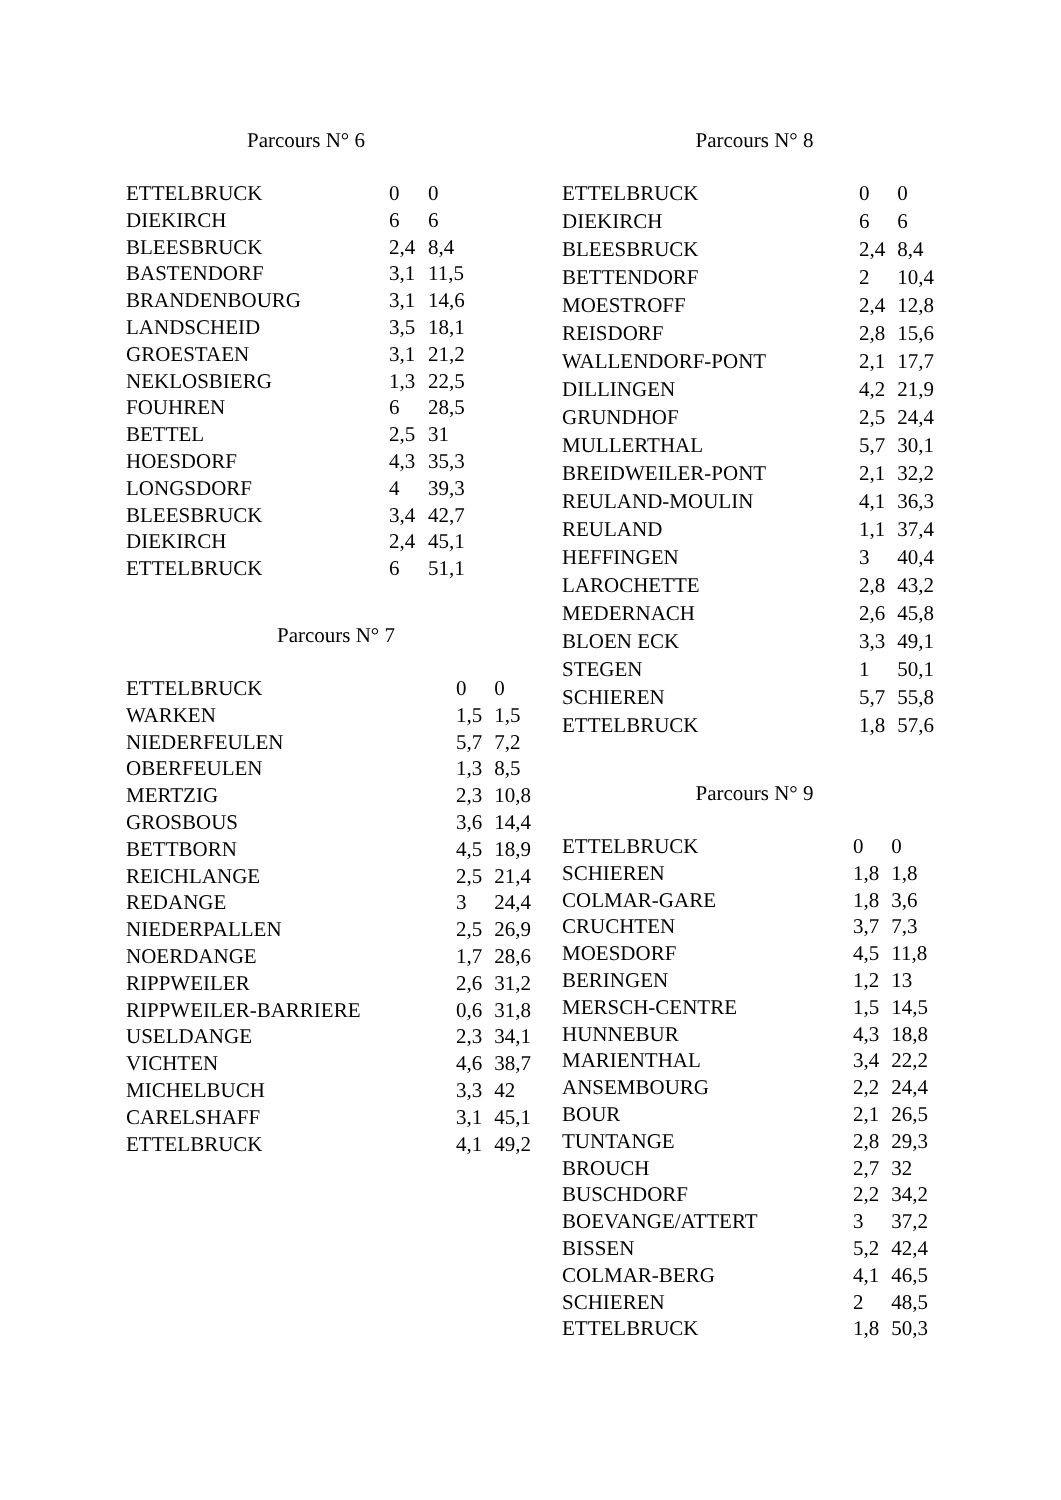Parcours N° 6
| ETTELBRUCK | 0 | 0 |
| DIEKIRCH | 6 | 6 |
| BLEESBRUCK | 2,4 | 8,4 |
| BASTENDORF | 3,1 | 11,5 |
| BRANDENBOURG | 3,1 | 14,6 |
| LANDSCHEID | 3,5 | 18,1 |
| GROESTAEN | 3,1 | 21,2 |
| NEKLOSBIERG | 1,3 | 22,5 |
| FOUHREN | 6 | 28,5 |
| BETTEL | 2,5 | 31 |
| HOESDORF | 4,3 | 35,3 |
| LONGSDORF | 4 | 39,3 |
| BLEESBRUCK | 3,4 | 42,7 |
| DIEKIRCH | 2,4 | 45,1 |
| ETTELBRUCK | 6 | 51,1 |
Parcours N° 7
| ETTELBRUCK | 0 | 0 |
| WARKEN | 1,5 | 1,5 |
| NIEDERFEULEN | 5,7 | 7,2 |
| OBERFEULEN | 1,3 | 8,5 |
| MERTZIG | 2,3 | 10,8 |
| GROSBOUS | 3,6 | 14,4 |
| BETTBORN | 4,5 | 18,9 |
| REICHLANGE | 2,5 | 21,4 |
| REDANGE | 3 | 24,4 |
| NIEDERPALLEN | 2,5 | 26,9 |
| NOERDANGE | 1,7 | 28,6 |
| RIPPWEILER | 2,6 | 31,2 |
| RIPPWEILER-BARRIERE | 0,6 | 31,8 |
| USELDANGE | 2,3 | 34,1 |
| VICHTEN | 4,6 | 38,7 |
| MICHELBUCH | 3,3 | 42 |
| CARELSHAFF | 3,1 | 45,1 |
| ETTELBRUCK | 4,1 | 49,2 |
Parcours N° 8
| ETTELBRUCK | 0 | 0 |
| DIEKIRCH | 6 | 6 |
| BLEESBRUCK | 2,4 | 8,4 |
| BETTENDORF | 2 | 10,4 |
| MOESTROFF | 2,4 | 12,8 |
| REISDORF | 2,8 | 15,6 |
| WALLENDORF-PONT | 2,1 | 17,7 |
| DILLINGEN | 4,2 | 21,9 |
| GRUNDHOF | 2,5 | 24,4 |
| MULLERTHAL | 5,7 | 30,1 |
| BREIDWEILER-PONT | 2,1 | 32,2 |
| REULAND-MOULIN | 4,1 | 36,3 |
| REULAND | 1,1 | 37,4 |
| HEFFINGEN | 3 | 40,4 |
| LAROCHETTE | 2,8 | 43,2 |
| MEDERNACH | 2,6 | 45,8 |
| BLOEN ECK | 3,3 | 49,1 |
| STEGEN | 1 | 50,1 |
| SCHIEREN | 5,7 | 55,8 |
| ETTELBRUCK | 1,8 | 57,6 |
Parcours N° 9
| ETTELBRUCK | 0 | 0 |
| SCHIEREN | 1,8 | 1,8 |
| COLMAR-GARE | 1,8 | 3,6 |
| CRUCHTEN | 3,7 | 7,3 |
| MOESDORF | 4,5 | 11,8 |
| BERINGEN | 1,2 | 13 |
| MERSCH-CENTRE | 1,5 | 14,5 |
| HUNNEBUR | 4,3 | 18,8 |
| MARIENTHAL | 3,4 | 22,2 |
| ANSEMBOURG | 2,2 | 24,4 |
| BOUR | 2,1 | 26,5 |
| TUNTANGE | 2,8 | 29,3 |
| BROUCH | 2,7 | 32 |
| BUSCHDORF | 2,2 | 34,2 |
| BOEVANGE/ATTERT | 3 | 37,2 |
| BISSEN | 5,2 | 42,4 |
| COLMAR-BERG | 4,1 | 46,5 |
| SCHIEREN | 2 | 48,5 |
| ETTELBRUCK | 1,8 | 50,3 |